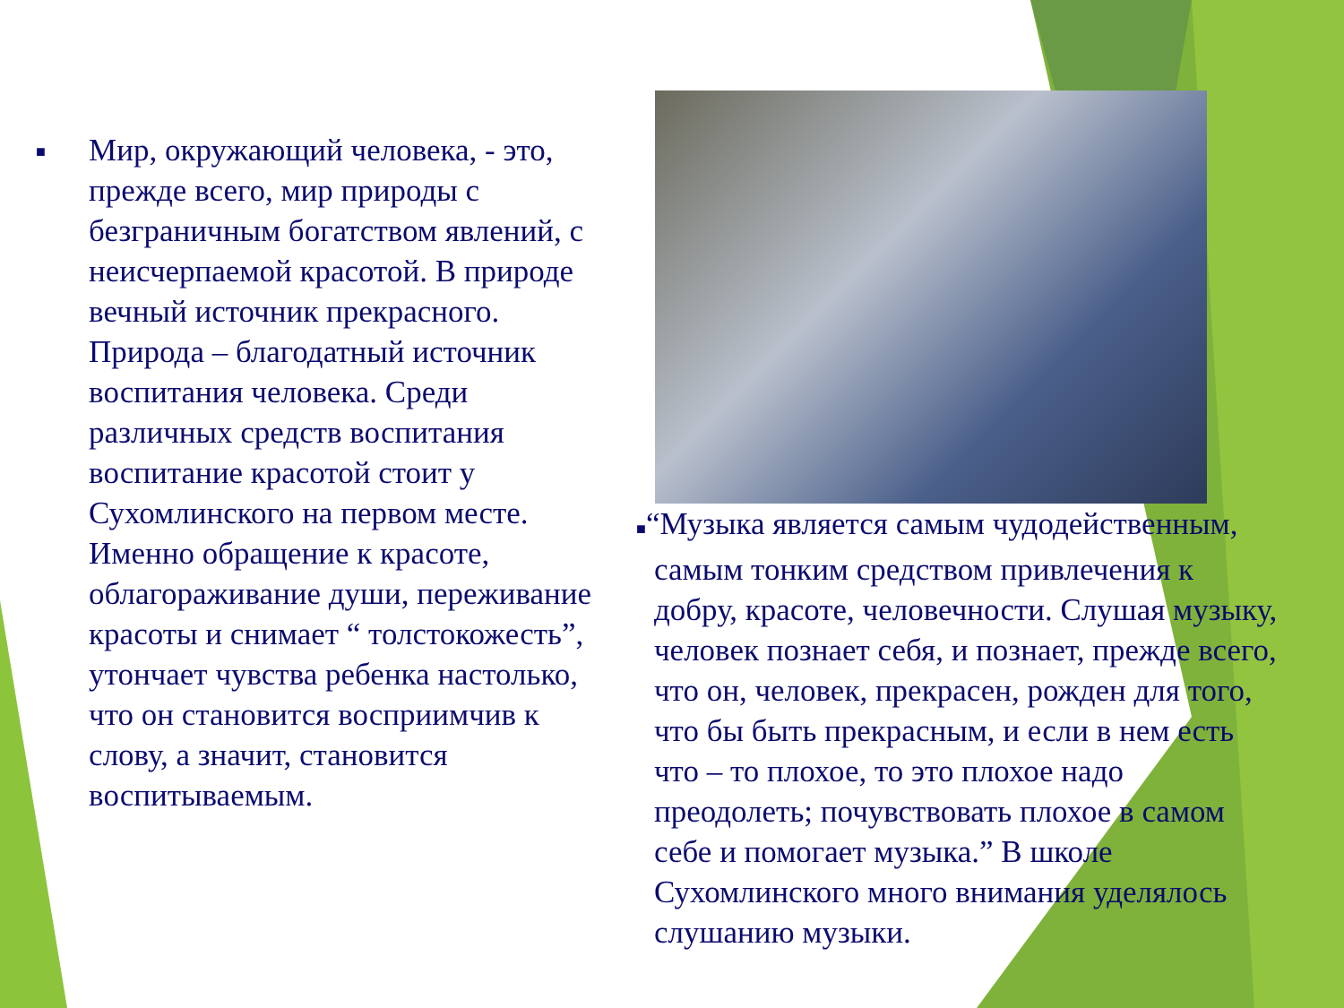■
Мир, окружающий человека, - это, прежде всего, мир природы с безграничным богатством явлений, с неисчерпаемой красотой. В природе вечный источник прекрасного. Природа – благодатный источник воспитания человека. Среди различных средств воспитания воспитание красотой стоит у Сухомлинского на первом месте. Именно обращение к красоте, облагораживание души, переживание красоты и снимает “ толстокожесть”, утончает чувства ребенка настолько, что он становится восприимчив к слову, а значит, становится воспитываемым.
■“Музыка является самым чудодейственным,
самым тонким средством привлечения к добру, красоте, человечности. Слушая музыку, человек познает себя, и познает, прежде всего, что он, человек, прекрасен, рожден для того, что бы быть прекрасным, и если в нем есть что – то плохое, то это плохое надо преодолеть; почувствовать плохое в самом себе и помогает музыка.” В школе Сухомлинского много внимания уделялось слушанию музыки.